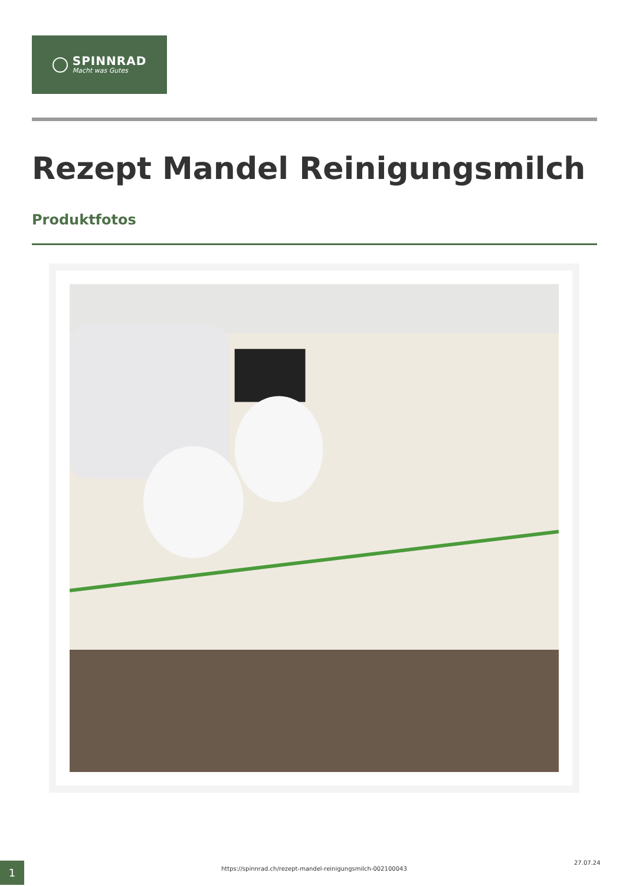SPINNRAD
Macht was Gutes
Rezept Mandel Reinigungsmilch
Produktfotos
1 https://spinnrad.ch/rezept-mandel-reinigungsmilch-002100043
27.07.24